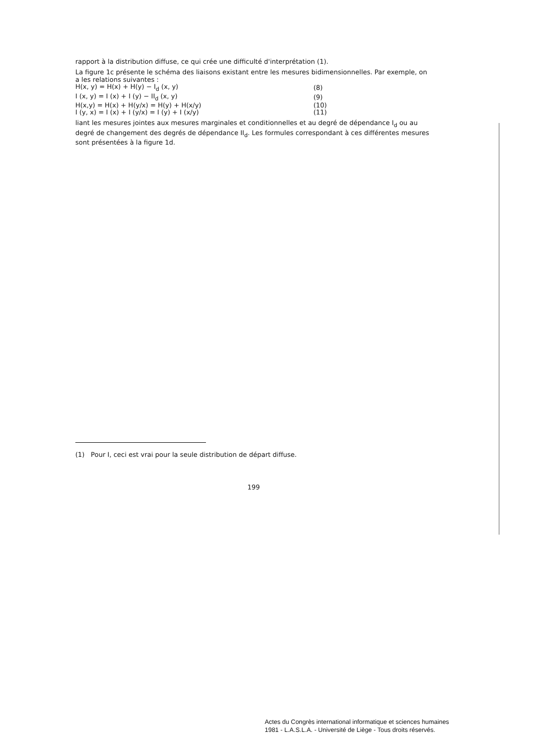rapport à la distribution diffuse, ce qui crée une difficulté d'interprétation (1).
La figure 1c présente le schéma des liaisons existant entre les mesures bidimensionnelles. Par exemple, on a les relations suivantes :
| H(x, y) = H(x) + H(y) − I<sub>d</sub> (x, y) | (8) |
| I (x, y) = I (x) + I (y) − II<sub>d</sub> (x, y) | (9) |
| H(x,y) = H(x) + H(y/x) = H(y) + H(x/y) | (10) |
| I (y, x) = I (x) + I (y/x) = I (y) + I (x/y) | (11) |
liant les mesures jointes aux mesures marginales et conditionnelles et au degré de dépendance I<sub>d</sub> ou au degré de changement des degrés de dépendance II<sub>d</sub>. Les formules correspondant à ces différentes mesures sont présentées à la figure 1d.
(1) Pour I, ceci est vrai pour la seule distribution de départ diffuse.
199
Actes du Congrès international informatique et sciences humaines
1981 - L.A.S.L.A. - Université de Liège - Tous droits réservés.